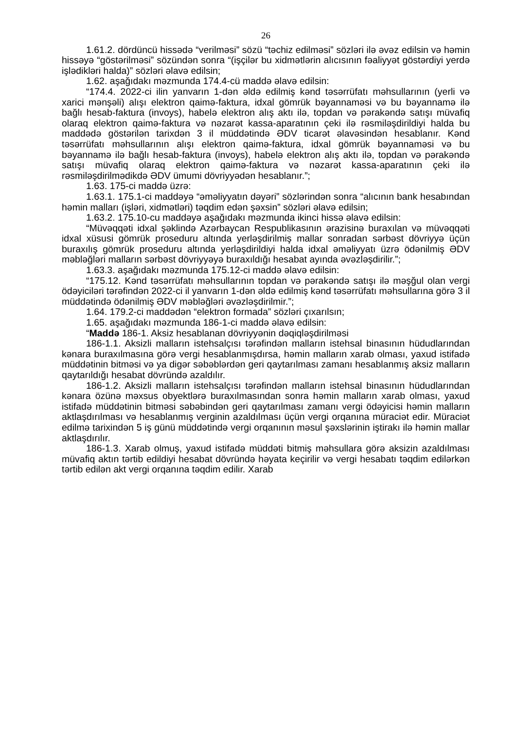26
1.61.2. dördüncü hissədə “verilməsi” sözü “təchiz edilməsi” sözləri ilə əvəz edilsin və həmin hissəyə “göstərilməsi” sözündən sonra “(işçilər bu xidmətlərin alıcısının fəaliyyət göstərdiyi yerdə işlədikləri halda)” sözləri əlavə edilsin;
1.62. aşağıdakı məzmunda 174.4-cü maddə əlavə edilsin:
“174.4. 2022-ci ilin yanvarın 1-dən əldə edilmiş kənd təsərrüfatı məhsullarının (yerli və xarici mənşəli) alışı elektron qaimə-faktura, idxal gömrük bəyannaməsi və bu bəyannamə ilə bağlı hesab-faktura (invoys), habelə elektron alış aktı ilə, topdan və pərakəndə satışı müvafiq olaraq elektron qaimə-faktura və nəzarət kassa-aparatının çeki ilə rəsmiləşdirildiyi halda bu maddədə göstərilən tarixdən 3 il müddətində ƏDV ticarət əlavəsindən hesablanır. Kənd təsərrüfatı məhsullarının alışı elektron qaimə-faktura, idxal gömrük bəyannaməsi və bu bəyannamə ilə bağlı hesab-faktura (invoys), habelə elektron alış aktı ilə, topdan və pərakəndə satışı müvafiq olaraq elektron qaimə-faktura və nəzarət kassa-aparatının çeki ilə rəsmiləşdirilmədikdə ƏDV ümumi dövriyyədən hesablanır.”;
1.63. 175-ci maddə üzrə:
1.63.1. 175.1-ci maddəyə “əməliyyatın dəyəri” sözlərindən sonra “alıcının bank hesabından həmin malları (işləri, xidmətləri) təqdim edən şəxsin” sözləri əlavə edilsin;
1.63.2. 175.10-cu maddəyə aşağıdakı məzmunda ikinci hissə əlavə edilsin:
“Müvəqqəti idxal şəklində Azərbaycan Respublikasının ərazisinə buraxılan və müvəqqəti idxal xüsusi gömrük proseduru altında yerləşdirilmiş mallar sonradan sərbəst dövriyyə üçün buraxılış gömrük proseduru altında yerləşdirildiyi halda idxal əməliyyatı üzrə ödənilmiş ƏDV məbləğləri malların sərbəst dövriyyəyə buraxıldığı hesabat ayında əvəzləşdirilir.”;
1.63.3. aşağıdakı məzmunda 175.12-ci maddə əlavə edilsin:
“175.12. Kənd təsərrüfatı məhsullarının topdan və pərakəndə satışı ilə məşğul olan vergi ödəyiciləri tərəfindən 2022-ci il yanvarın 1-dən əldə edilmiş kənd təsərrüfatı məhsullarına görə 3 il müddətində ödənilmiş ƏDV məbləğləri əvəzləşdirilmir.”;
1.64. 179.2-ci maddədən “elektron formada” sözləri çıxarılsın;
1.65. aşağıdakı məzmunda 186-1-ci maddə əlavə edilsin:
“Maddə 186-1. Aksiz hesablanan dövriyyənin dəqiqləşdirilməsi
186-1.1. Aksizli malların istehsalçısı tərəfindən malların istehsal binasının hüdudlarından kənara buraxılmasına görə vergi hesablanmışdırsa, həmin malların xarab olması, yaxud istifadə müddətinin bitməsi və ya digər səbəblərdən geri qaytarılması zamanı hesablanmış aksiz malların qaytarıldığı hesabat dövründə azaldılır.
186-1.2. Aksizli malların istehsalçısı tərəfindən malların istehsal binasının hüdudlarından kənara özünə məxsus obyektlərə buraxılmasından sonra həmin malların xarab olması, yaxud istifadə müddətinin bitməsi səbəbindən geri qaytarılması zamanı vergi ödəyicisi həmin malların aktlaşdırılması və hesablanmış verginin azaldılması üçün vergi orqanına müraciət edir. Müraciət edilmə tarixindən 5 iş günü müddətində vergi orqanının məsul şəxslərinin iştirakı ilə həmin mallar aktlaşdırılır.
186-1.3. Xarab olmuş, yaxud istifadə müddəti bitmiş məhsullara görə aksizin azaldılması müvafiq aktın tərtib edildiyi hesabat dövründə həyata keçirilir və vergi hesabatı təqdim edilərkən tərtib edilən akt vergi orqanına təqdim edilir. Xarab